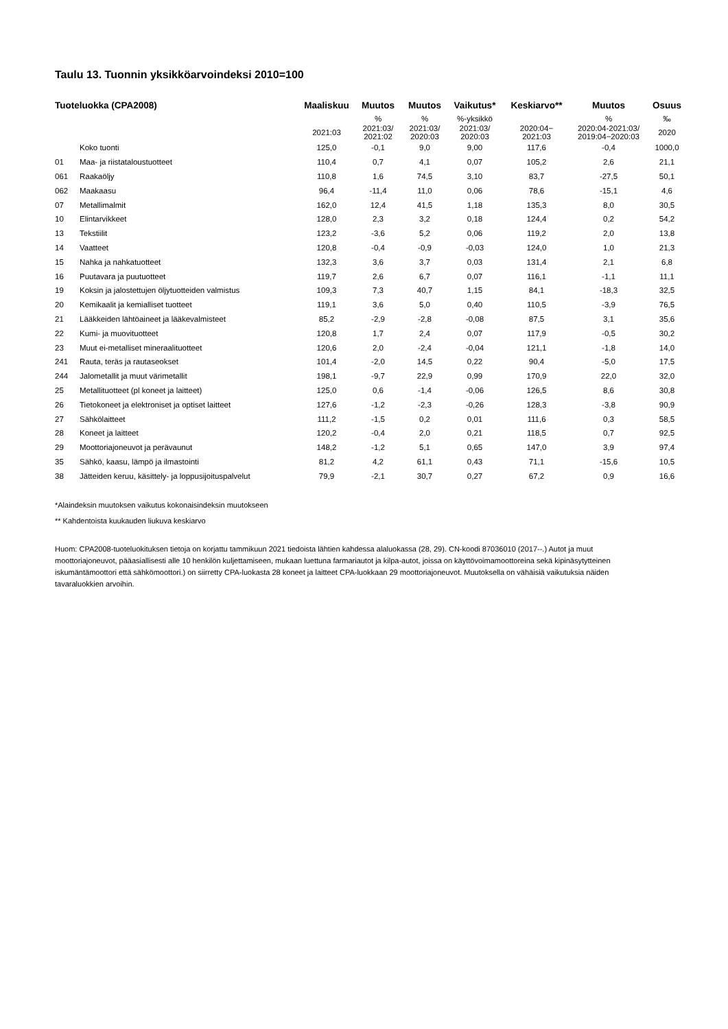Taulu 13. Tuonnin yksikköarvoindeksi 2010=100
| Tuoteluokka (CPA2008) | | Maaliskuu | Muutos | Muutos | Vaikutus* | Keskiarvo** | Muutos | Osuus |
| --- | --- | --- | --- | --- | --- | --- | --- | --- |
| | | | % | % | %-yksikkö | | % | ‰ |
| | | 2021:03 | 2021:03/ 2021:02 | 2021:03/ 2020:03 | 2021:03/ 2020:03 | 2020:04− 2021:03 | 2020:04-2021:03/ 2019:04−2020:03 | 2020 |
| | Koko tuonti | 125,0 | -0,1 | 9,0 | 9,00 | 117,6 | -0,4 | 1000,0 |
| 01 | Maa- ja riistataloustuotteet | 110,4 | 0,7 | 4,1 | 0,07 | 105,2 | 2,6 | 21,1 |
| 061 | Raakaöljy | 110,8 | 1,6 | 74,5 | 3,10 | 83,7 | -27,5 | 50,1 |
| 062 | Maakaasu | 96,4 | -11,4 | 11,0 | 0,06 | 78,6 | -15,1 | 4,6 |
| 07 | Metallimalmit | 162,0 | 12,4 | 41,5 | 1,18 | 135,3 | 8,0 | 30,5 |
| 10 | Elintarvikkeet | 128,0 | 2,3 | 3,2 | 0,18 | 124,4 | 0,2 | 54,2 |
| 13 | Tekstiilit | 123,2 | -3,6 | 5,2 | 0,06 | 119,2 | 2,0 | 13,8 |
| 14 | Vaatteet | 120,8 | -0,4 | -0,9 | -0,03 | 124,0 | 1,0 | 21,3 |
| 15 | Nahka ja nahkatuotteet | 132,3 | 3,6 | 3,7 | 0,03 | 131,4 | 2,1 | 6,8 |
| 16 | Puutavara ja puutuotteet | 119,7 | 2,6 | 6,7 | 0,07 | 116,1 | -1,1 | 11,1 |
| 19 | Koksin ja jalostettujen öljytuotteiden valmistus | 109,3 | 7,3 | 40,7 | 1,15 | 84,1 | -18,3 | 32,5 |
| 20 | Kemikaalit ja kemialliset tuotteet | 119,1 | 3,6 | 5,0 | 0,40 | 110,5 | -3,9 | 76,5 |
| 21 | Lääkkeiden lähtöaineet ja lääkevalmisteet | 85,2 | -2,9 | -2,8 | -0,08 | 87,5 | 3,1 | 35,6 |
| 22 | Kumi- ja muovituotteet | 120,8 | 1,7 | 2,4 | 0,07 | 117,9 | -0,5 | 30,2 |
| 23 | Muut ei-metalliset mineraalituotteet | 120,6 | 2,0 | -2,4 | -0,04 | 121,1 | -1,8 | 14,0 |
| 241 | Rauta, teräs ja rautaseokset | 101,4 | -2,0 | 14,5 | 0,22 | 90,4 | -5,0 | 17,5 |
| 244 | Jalometallit ja muut värimetallit | 198,1 | -9,7 | 22,9 | 0,99 | 170,9 | 22,0 | 32,0 |
| 25 | Metallituotteet (pl koneet ja laitteet) | 125,0 | 0,6 | -1,4 | -0,06 | 126,5 | 8,6 | 30,8 |
| 26 | Tietokoneet ja elektroniset ja optiset laitteet | 127,6 | -1,2 | -2,3 | -0,26 | 128,3 | -3,8 | 90,9 |
| 27 | Sähkölaitteet | 111,2 | -1,5 | 0,2 | 0,01 | 111,6 | 0,3 | 58,5 |
| 28 | Koneet ja laitteet | 120,2 | -0,4 | 2,0 | 0,21 | 118,5 | 0,7 | 92,5 |
| 29 | Moottoriajoneuvot ja perävaunut | 148,2 | -1,2 | 5,1 | 0,65 | 147,0 | 3,9 | 97,4 |
| 35 | Sähkö, kaasu, lämpö ja ilmastointi | 81,2 | 4,2 | 61,1 | 0,43 | 71,1 | -15,6 | 10,5 |
| 38 | Jätteiden keruu, käsittely- ja loppusijoituspalvelut | 79,9 | -2,1 | 30,7 | 0,27 | 67,2 | 0,9 | 16,6 |
*Alaindeksin muutoksen vaikutus kokonaisindeksin muutokseen
** Kahdentoista kuukauden liukuva keskiarvo
Huom: CPA2008-tuoteluokituksen tietoja on korjattu tammikuun 2021 tiedoista lähtien kahdessa alaluokassa (28, 29). CN-koodi 87036010 (2017--.) Autot ja muut moottoriajoneuvot, pääasiallisesti alle 10 henkilön kuljettamiseen, mukaan luettuna farmariautot ja kilpa-autot, joissa on käyttövoimamoottoreina sekä kipinäsytytteinen iskumäntämoottori että sähkömoottori.) on siirretty CPA-luokasta 28 koneet ja laitteet CPA-luokkaan 29 moottoriajoneuvot. Muutoksella on vähäisiä vaikutuksia näiden tavaraluokkien arvoihin.